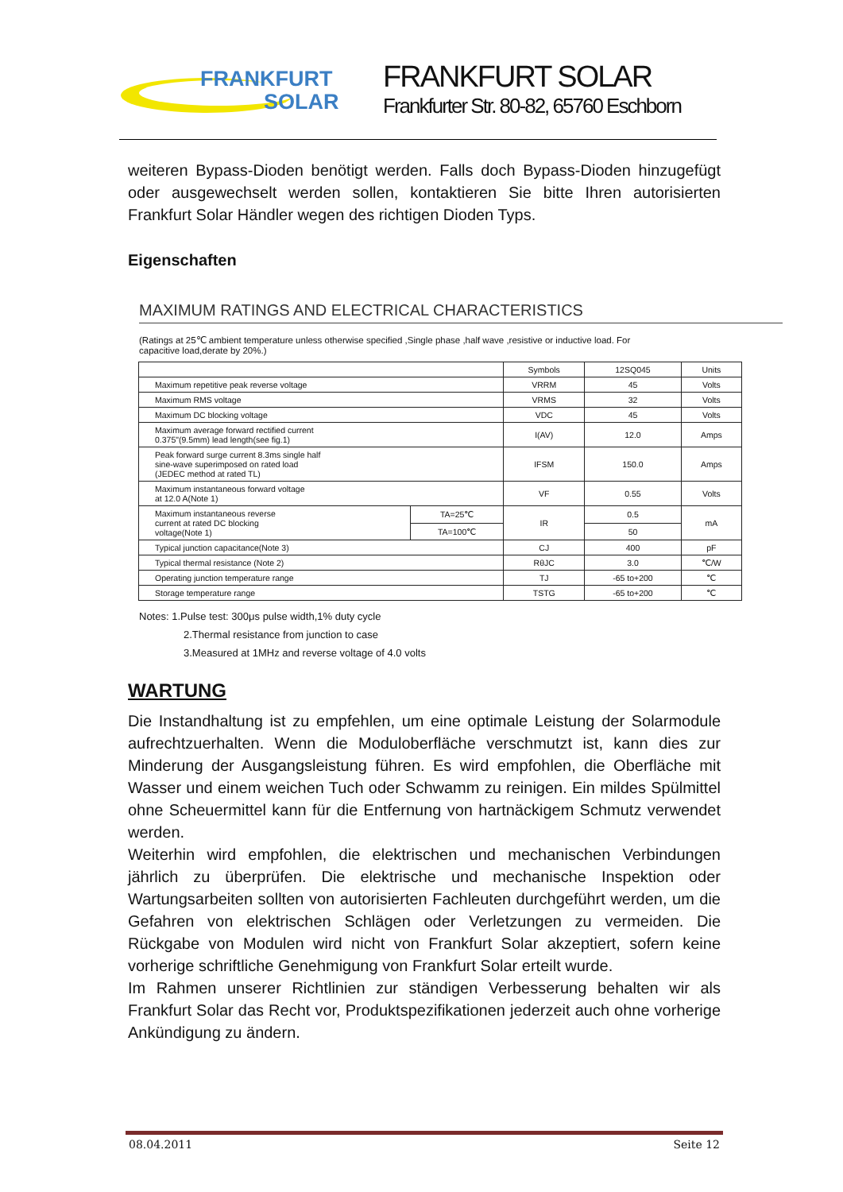FRANKFURT
SOLAR
FRANKFURT SOLAR
Frankfurter Str. 80-82, 65760 Eschborn
weiteren Bypass-Dioden benötigt werden. Falls doch Bypass-Dioden hinzugefügt oder ausgewechselt werden sollen, kontaktieren Sie bitte Ihren autorisierten Frankfurt Solar Händler wegen des richtigen Dioden Typs.
Eigenschaften
MAXIMUM RATINGS AND ELECTRICAL CHARACTERISTICS
(Ratings at 25℃ ambient temperature unless otherwise specified ,Single phase ,half wave ,resistive or inductive load. For capacitive load,derate by 20%.)
| | | Symbols | 12SQ045 | Units |
| --- | --- | --- | --- | --- |
| Maximum repetitive peak reverse voltage | | VRRM | 45 | Volts |
| Maximum RMS voltage | | VRMS | 32 | Volts |
| Maximum DC blocking voltage | | VDC | 45 | Volts |
| Maximum average forward rectified current 0.375"(9.5mm) lead length(see fig.1) | | I(AV) | 12.0 | Amps |
| Peak forward surge current 8.3ms single half sine-wave superimposed on rated load (JEDEC method at rated TL) | | IFSM | 150.0 | Amps |
| Maximum instantaneous forward voltage at 12.0 A(Note 1) | | VF | 0.55 | Volts |
| Maximum instantaneous reverse current at rated DC blocking voltage(Note 1) | TA=25℃ | IR | 0.5 | mA |
| | TA=100℃ | | 50 | |
| Typical junction capacitance(Note 3) | | CJ | 400 | pF |
| Typical thermal resistance (Note 2) | | RθJC | 3.0 | ℃/W |
| Operating junction temperature range | | TJ | -65 to+200 | ℃ |
| Storage temperature range | | TSTG | -65 to+200 | ℃ |
Notes: 1.Pulse test: 300μs pulse width,1% duty cycle
2.Thermal resistance from junction to case
3.Measured at 1MHz and reverse voltage of 4.0 volts
WARTUNG
Die Instandhaltung ist zu empfehlen, um eine optimale Leistung der Solarmodule aufrechtzuerhalten. Wenn die Moduloberfläche verschmutzt ist, kann dies zur Minderung der Ausgangsleistung führen. Es wird empfohlen, die Oberfläche mit Wasser und einem weichen Tuch oder Schwamm zu reinigen. Ein mildes Spülmittel ohne Scheuermittel kann für die Entfernung von hartnäckigem Schmutz verwendet werden.
Weiterhin wird empfohlen, die elektrischen und mechanischen Verbindungen jährlich zu überprüfen. Die elektrische und mechanische Inspektion oder Wartungsarbeiten sollten von autorisierten Fachleuten durchgeführt werden, um die Gefahren von elektrischen Schlägen oder Verletzungen zu vermeiden. Die Rückgabe von Modulen wird nicht von Frankfurt Solar akzeptiert, sofern keine vorherige schriftliche Genehmigung von Frankfurt Solar erteilt wurde.
Im Rahmen unserer Richtlinien zur ständigen Verbesserung behalten wir als Frankfurt Solar das Recht vor, Produktspezifikationen jederzeit auch ohne vorherige Ankündigung zu ändern.
08.04.2011 Seite 12